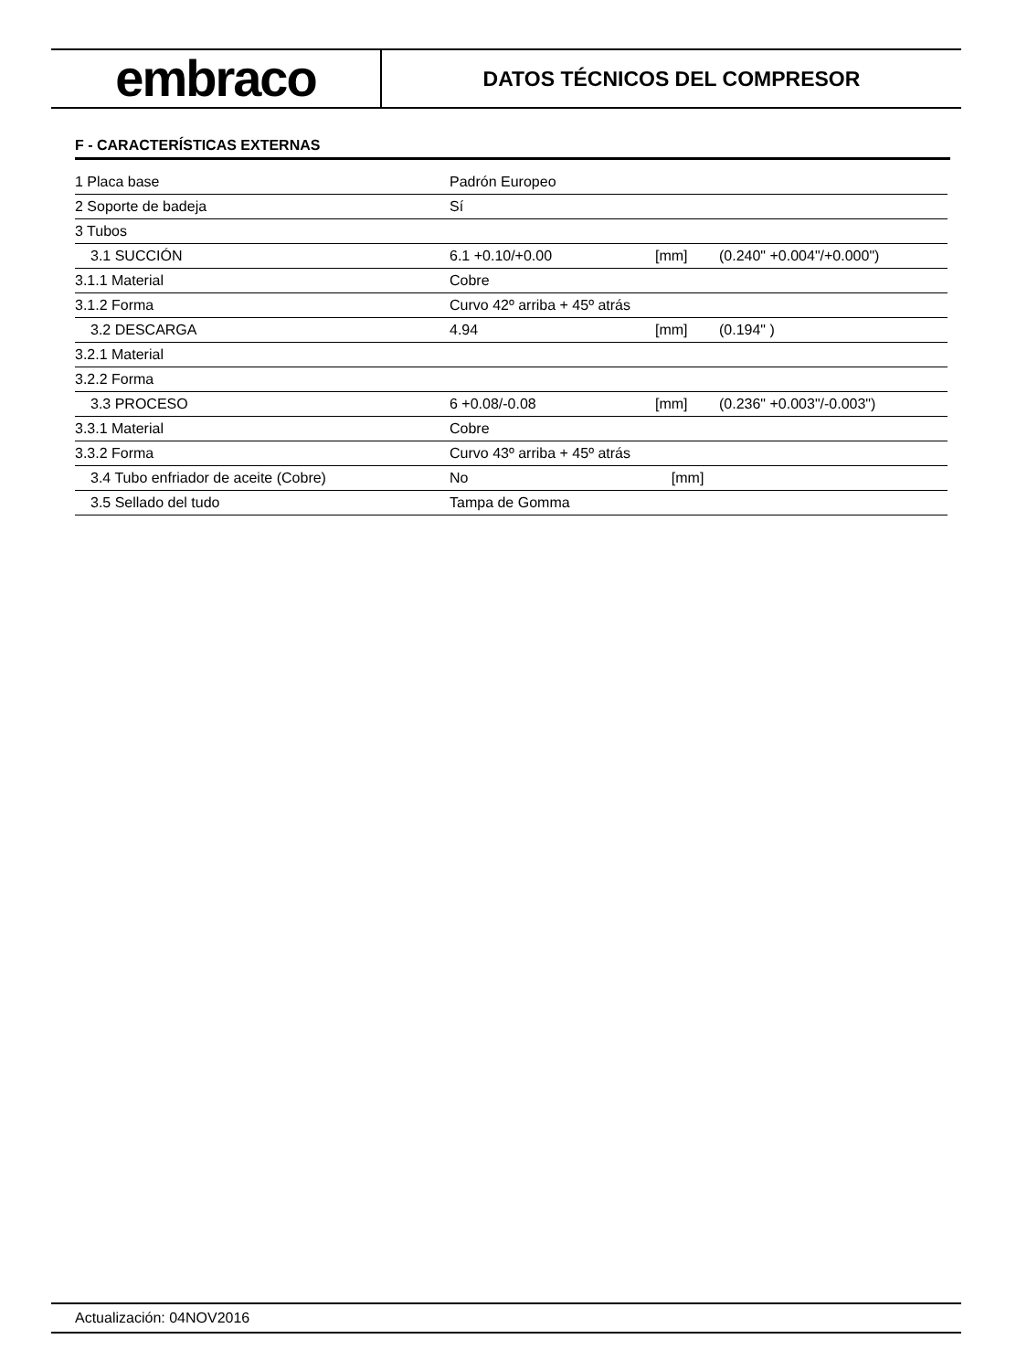embraco
DATOS TÉCNICOS DEL COMPRESOR
F - CARACTERÍSTICAS EXTERNAS
| 1 Placa base | Padrón Europeo | | |
| 2 Soporte de badeja | Sí | | |
| 3 Tubos | | | |
| 3.1 SUCCIÓN | 6.1 +0.10/+0.00 | [mm] | (0.240" +0.004"/+0.000") |
| 3.1.1 Material | Cobre | | |
| 3.1.2 Forma | Curvo 42º arriba + 45º atrás | | |
| 3.2 DESCARGA | 4.94 | [mm] | (0.194" ) |
| 3.2.1 Material | | | |
| 3.2.2 Forma | | | |
| 3.3 PROCESO | 6 +0.08/-0.08 | [mm] | (0.236" +0.003"/-0.003") |
| 3.3.1 Material | Cobre | | |
| 3.3.2 Forma | Curvo 43º arriba + 45º atrás | | |
| 3.4 Tubo enfriador de aceite (Cobre) | No | [mm] | |
| 3.5 Sellado del tudo | Tampa de Gomma | | |
Actualización: 04NOV2016